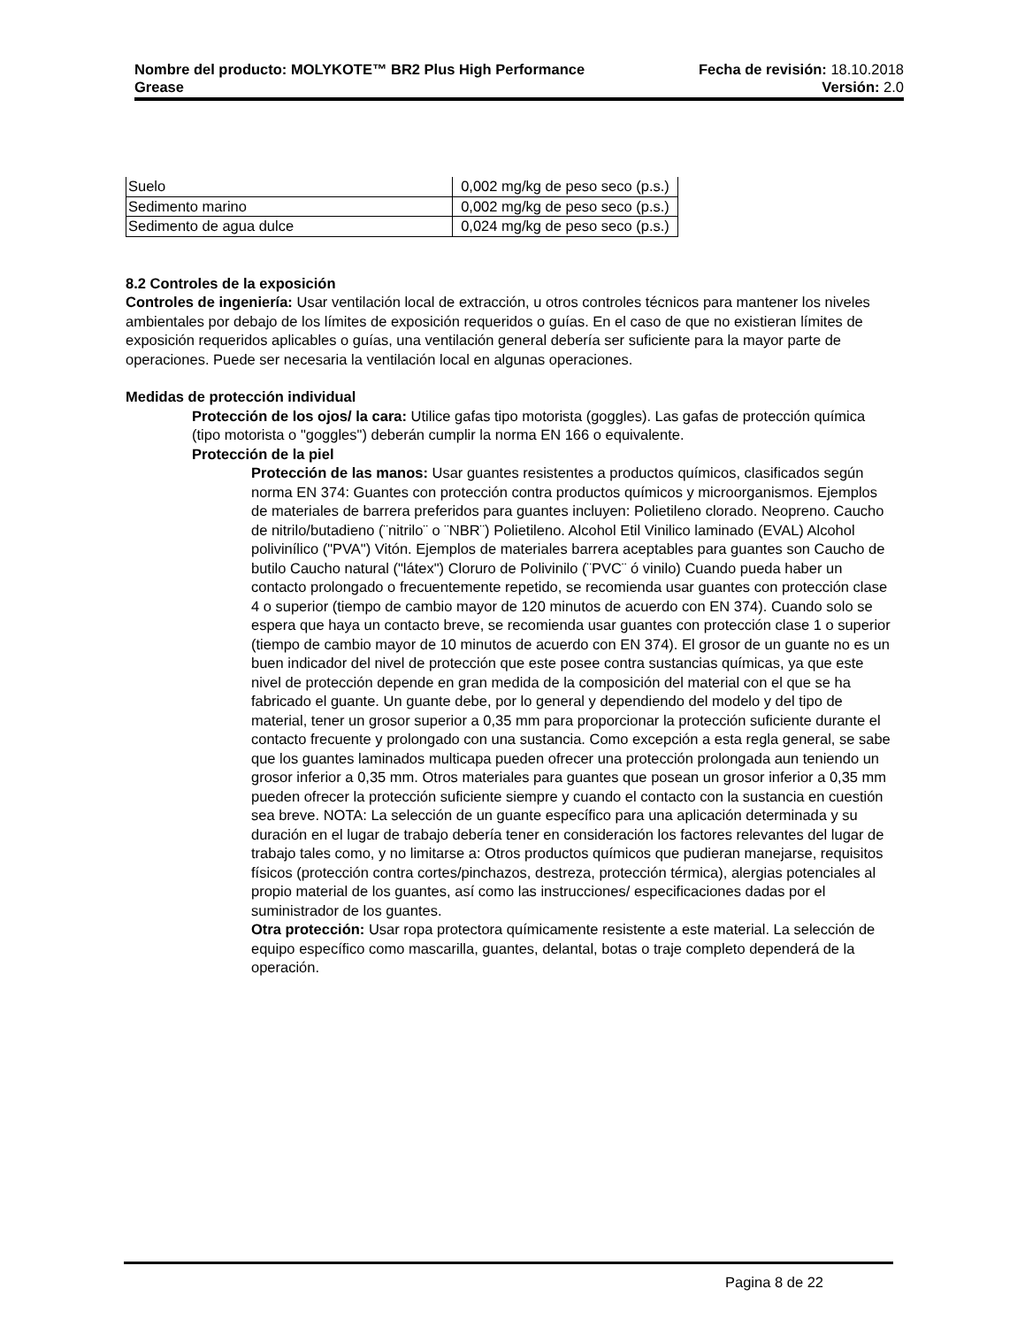Nombre del producto: MOLYKOTE™ BR2 Plus High Performance Fecha de revisión: 18.10.2018
Grease Versión: 2.0
| Suelo | 0,002 mg/kg de peso seco (p.s.) |
| Sedimento marino | 0,002 mg/kg de peso seco (p.s.) |
| Sedimento de agua dulce | 0,024 mg/kg de peso seco (p.s.) |
8.2 Controles de la exposición
Controles de ingeniería: Usar ventilación local de extracción, u otros controles técnicos para mantener los niveles ambientales por debajo de los límites de exposición requeridos o guías. En el caso de que no existieran límites de exposición requeridos aplicables o guías, una ventilación general debería ser suficiente para la mayor parte de operaciones. Puede ser necesaria la ventilación local en algunas operaciones.
Medidas de protección individual
Protección de los ojos/ la cara: Utilice gafas tipo motorista (goggles). Las gafas de protección química (tipo motorista o "goggles") deberán cumplir la norma EN 166 o equivalente.
Protección de la piel
Protección de las manos: Usar guantes resistentes a productos químicos, clasificados según norma EN 374: Guantes con protección contra productos químicos y microorganismos. Ejemplos de materiales de barrera preferidos para guantes incluyen: Polietileno clorado. Neopreno. Caucho de nitrilo/butadieno (¨nitrilo¨ o ¨NBR¨) Polietileno. Alcohol Etil Vinilico laminado (EVAL) Alcohol polivinílico ("PVA") Vitón. Ejemplos de materiales barrera aceptables para guantes son Caucho de butilo Caucho natural ("látex") Cloruro de Polivinilo (¨PVC¨ ó vinilo) Cuando pueda haber un contacto prolongado o frecuentemente repetido, se recomienda usar guantes con protección clase 4 o superior (tiempo de cambio mayor de 120 minutos de acuerdo con EN 374). Cuando solo se espera que haya un contacto breve, se recomienda usar guantes con protección clase 1 o superior (tiempo de cambio mayor de 10 minutos de acuerdo con EN 374). El grosor de un guante no es un buen indicador del nivel de protección que este posee contra sustancias químicas, ya que este nivel de protección depende en gran medida de la composición del material con el que se ha fabricado el guante. Un guante debe, por lo general y dependiendo del modelo y del tipo de material, tener un grosor superior a 0,35 mm para proporcionar la protección suficiente durante el contacto frecuente y prolongado con una sustancia. Como excepción a esta regla general, se sabe que los guantes laminados multicapa pueden ofrecer una protección prolongada aun teniendo un grosor inferior a 0,35 mm. Otros materiales para guantes que posean un grosor inferior a 0,35 mm pueden ofrecer la protección suficiente siempre y cuando el contacto con la sustancia en cuestión sea breve. NOTA: La selección de un guante específico para una aplicación determinada y su duración en el lugar de trabajo debería tener en consideración los factores relevantes del lugar de trabajo tales como, y no limitarse a: Otros productos químicos que pudieran manejarse, requisitos físicos (protección contra cortes/pinchazos, destreza, protección térmica), alergias potenciales al propio material de los guantes, así como las instrucciones/ especificaciones dadas por el suministrador de los guantes.
Otra protección: Usar ropa protectora químicamente resistente a este material. La selección de equipo específico como mascarilla, guantes, delantal, botas o traje completo dependerá de la operación.
Pagina 8 de 22